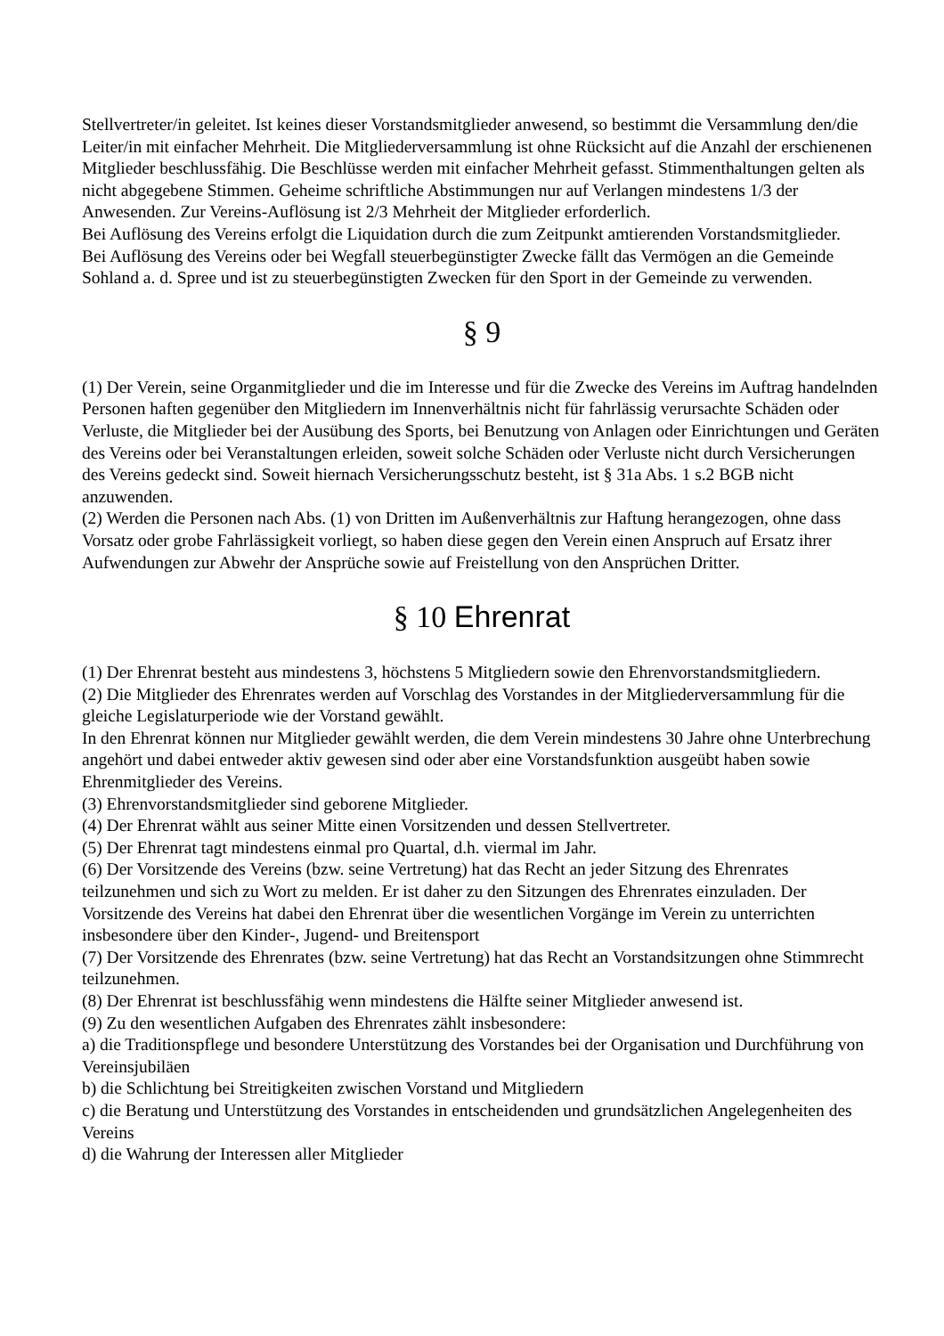Stellvertreter/in geleitet. Ist keines dieser Vorstandsmitglieder anwesend, so bestimmt die Versammlung den/die Leiter/in mit einfacher Mehrheit. Die Mitgliederversammlung ist ohne Rücksicht auf die Anzahl der erschienenen Mitglieder beschlussfähig. Die Beschlüsse werden mit einfacher Mehrheit gefasst. Stimmenthaltungen gelten als nicht abgegebene Stimmen. Geheime schriftliche Abstimmungen nur auf Verlangen mindestens 1/3 der Anwesenden. Zur Vereins-Auflösung ist 2/3 Mehrheit der Mitglieder erforderlich.
Bei Auflösung des Vereins erfolgt die Liquidation durch die zum Zeitpunkt amtierenden Vorstandsmitglieder.
Bei Auflösung des Vereins oder bei Wegfall steuerbegünstigter Zwecke fällt das Vermögen an die Gemeinde Sohland a. d. Spree und ist zu steuerbegünstigten Zwecken für den Sport in der Gemeinde zu verwenden.
§ 9
(1) Der Verein, seine Organmitglieder und die im Interesse und für die Zwecke des Vereins im Auftrag handelnden Personen haften gegenüber den Mitgliedern im Innenverhältnis nicht für fahrlässig verursachte Schäden oder Verluste, die Mitglieder bei der Ausübung des Sports, bei Benutzung von Anlagen oder Einrichtungen und Geräten des Vereins oder bei Veranstaltungen erleiden, soweit solche Schäden oder Verluste nicht durch Versicherungen des Vereins gedeckt sind. Soweit hiernach Versicherungsschutz besteht, ist § 31a Abs. 1 s.2 BGB nicht anzuwenden.
(2) Werden die Personen nach Abs. (1) von Dritten im Außenverhältnis zur Haftung herangezogen, ohne dass Vorsatz oder grobe Fahrlässigkeit vorliegt, so haben diese gegen den Verein einen Anspruch auf Ersatz ihrer Aufwendungen zur Abwehr der Ansprüche sowie auf Freistellung von den Ansprüchen Dritter.
§ 10 Ehrenrat
(1) Der Ehrenrat besteht aus mindestens 3, höchstens 5 Mitgliedern sowie den Ehrenvorstandsmitgliedern.
(2) Die Mitglieder des Ehrenrates werden auf Vorschlag des Vorstandes in der Mitgliederversammlung für die gleiche Legislaturperiode wie der Vorstand gewählt.
In den Ehrenrat können nur Mitglieder gewählt werden, die dem Verein mindestens 30 Jahre ohne Unterbrechung angehört und dabei entweder aktiv gewesen sind oder aber eine Vorstandsfunktion ausgeübt haben sowie Ehrenmitglieder des Vereins.
(3) Ehrenvorstandsmitglieder sind geborene Mitglieder.
(4) Der Ehrenrat wählt aus seiner Mitte einen Vorsitzenden und dessen Stellvertreter.
(5) Der Ehrenrat tagt mindestens einmal pro Quartal, d.h. viermal im Jahr.
(6) Der Vorsitzende des Vereins (bzw. seine Vertretung) hat das Recht an jeder Sitzung des Ehrenrates teilzunehmen und sich zu Wort zu melden. Er ist daher zu den Sitzungen des Ehrenrates einzuladen. Der Vorsitzende des Vereins hat dabei den Ehrenrat über die wesentlichen Vorgänge im Verein zu unterrichten insbesondere über den Kinder-, Jugend- und Breitensport
(7) Der Vorsitzende des Ehrenrates (bzw. seine Vertretung) hat das Recht an Vorstandsitzungen ohne Stimmrecht teilzunehmen.
(8) Der Ehrenrat ist beschlussfähig wenn mindestens die Hälfte seiner Mitglieder anwesend ist.
(9) Zu den wesentlichen Aufgaben des Ehrenrates zählt insbesondere:
a) die Traditionspflege und besondere Unterstützung des Vorstandes bei der Organisation und Durchführung von Vereinsjubiläen
b) die Schlichtung bei Streitigkeiten zwischen Vorstand und Mitgliedern
c) die Beratung und Unterstützung des Vorstandes in entscheidenden und grundsätzlichen Angelegenheiten des Vereins
d) die Wahrung der Interessen aller Mitglieder